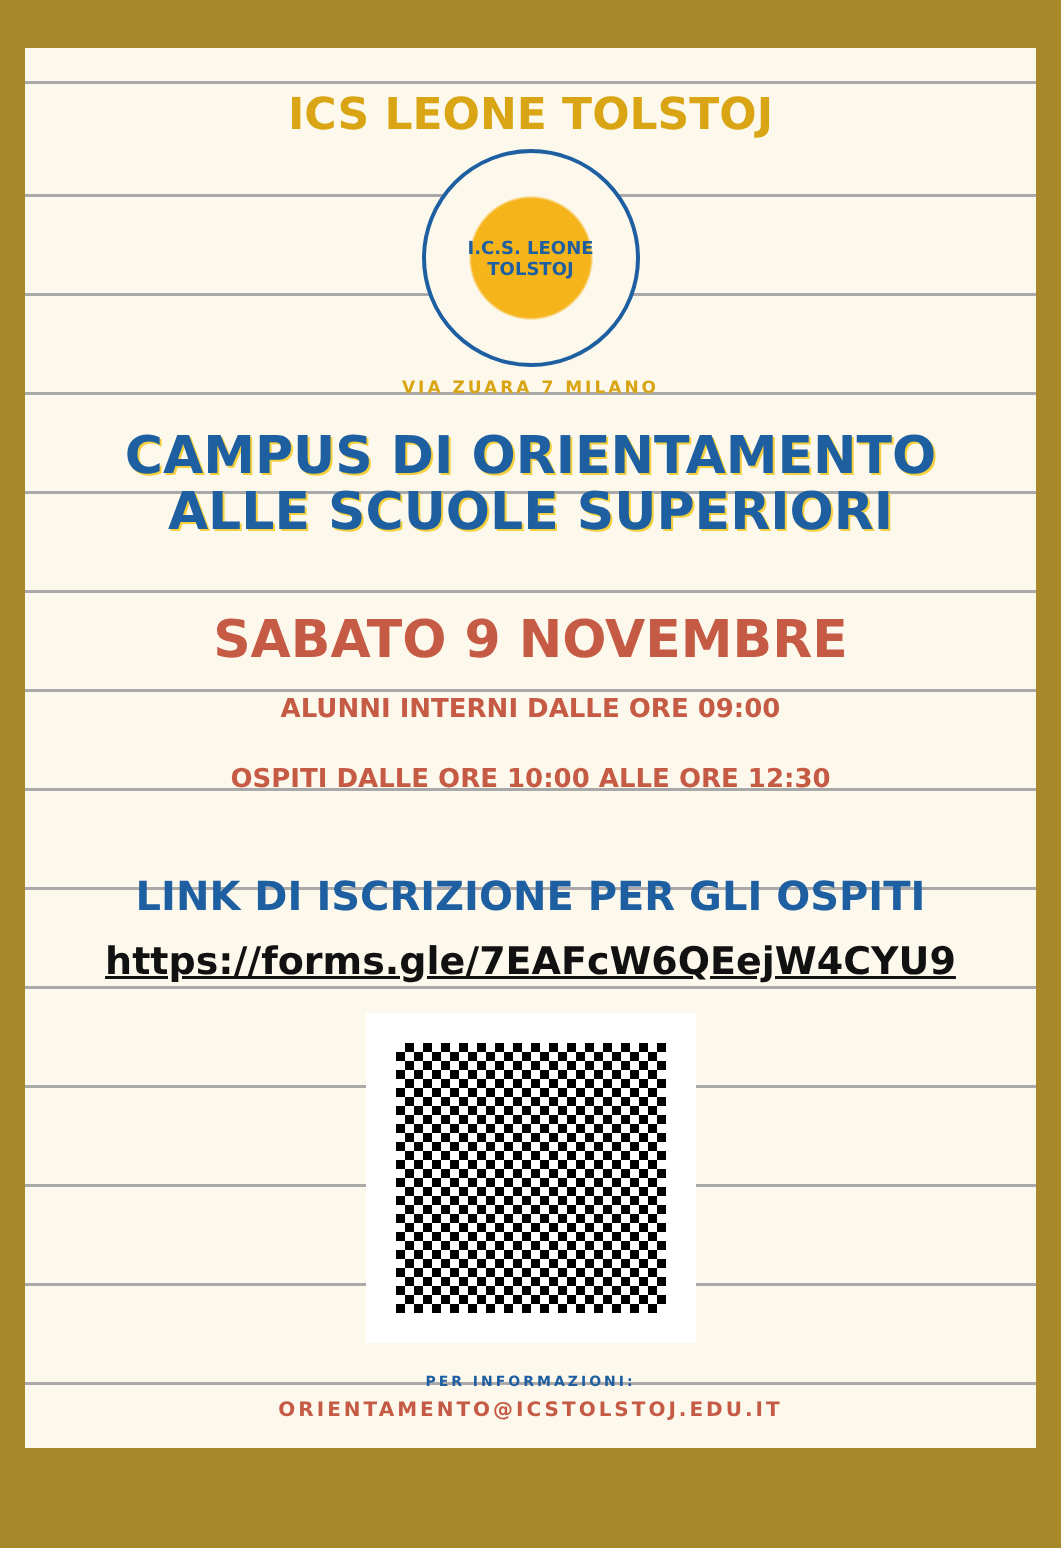ICS LEONE TOLSTOJ
I.C.S. LEONE TOLSTOJ
VIA ZUARA 7 MILANO
CAMPUS DI ORIENTAMENTO
ALLE SCUOLE SUPERIORI
SABATO 9 NOVEMBRE
ALUNNI INTERNI DALLE ORE 09:00
OSPITI DALLE ORE 10:00 ALLE ORE 12:30
LINK DI ISCRIZIONE PER GLI OSPITI
https://forms.gle/7EAFcW6QEejW4CYU9
PER INFORMAZIONI:
ORIENTAMENTO@ICSTOLSTOJ.EDU.IT